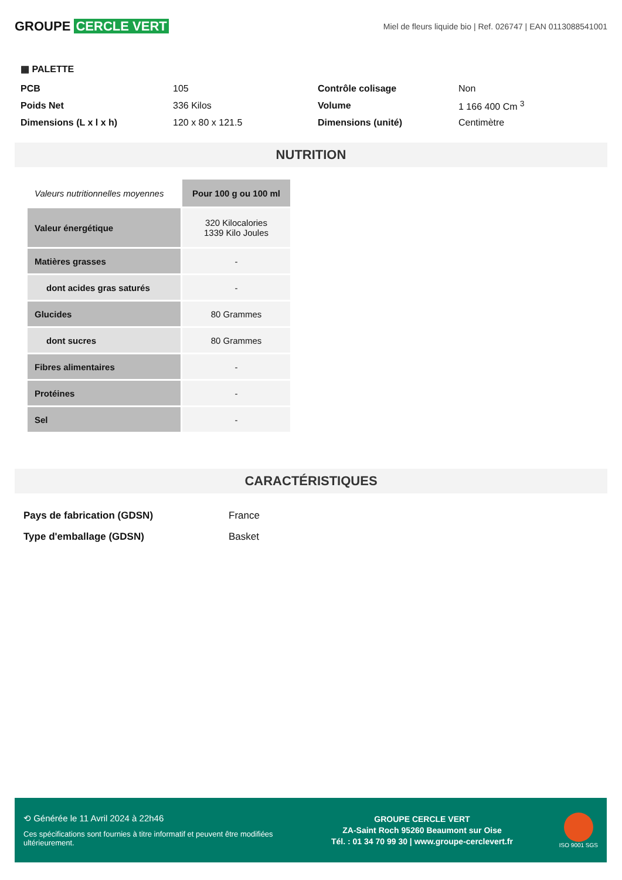GROUPE CERCLE VERT
Miel de fleurs liquide bio | Ref. 026747 | EAN 0113088541001
▦ PALETTE
| PCB | 105 | Contrôle colisage | Non |
| Poids Net | 336 Kilos | Volume | 1 166 400 Cm <sup>3</sup> |
| Dimensions (L x l x h) | 120 x 80 x 121.5 | Dimensions (unité) | Centimètre |
NUTRITION
| Valeurs nutritionnelles moyennes | Pour 100 g ou 100 ml |
| Valeur énergétique | 320 Kilocalories 1339 Kilo Joules |
| Matières grasses | - |
| dont acides gras saturés | - |
| Glucides | 80 Grammes |
| dont sucres | 80 Grammes |
| Fibres alimentaires | - |
| Protéines | - |
| Sel | - |
CARACTÉRISTIQUES
| Pays de fabrication (GDSN) | France |
| Type d'emballage (GDSN) | Basket |
⟲ Générée le 11 Avril 2024 à 22h46
Ces spécifications sont fournies à titre informatif et peuvent être modifiées ultérieurement.
GROUPE CERCLE VERT
ZA-Saint Roch 95260 Beaumont sur Oise
Tél. : 01 34 70 99 30 | www.groupe-cerclevert.fr
ISO 9001 SGS